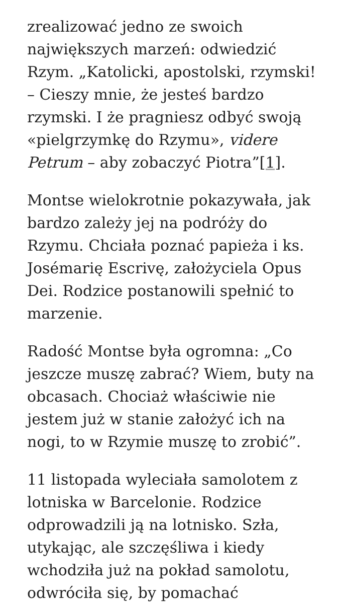zrealizować jedno ze swoich największych marzeń: odwiedzić Rzym. „Katolicki, apostolski, rzymski! – Cieszy mnie, że jesteś bardzo rzymski. I że pragniesz odbyć swoją «pielgrzymkę do Rzymu», videre Petrum – aby zobaczyć Piotra”[1].
Montse wielokrotnie pokazywała, jak bardzo zależy jej na podróży do Rzymu. Chciała poznać papieża i ks. Josémarię Escrivę, założyciela Opus Dei. Rodzice postanowili spełnić to marzenie.
Radość Montse była ogromna: „Co jeszcze muszę zabrać? Wiem, buty na obcasach. Chociaż właściwie nie jestem już w stanie założyć ich na nogi, to w Rzymie muszę to zrobić”.
11 listopada wyleciała samolotem z lotniska w Barcelonie. Rodzice odprowadzili ją na lotnisko. Szła, utykając, ale szczęśliwa i kiedy wchodziła już na pokład samolotu, odwróciła się, by pomachać